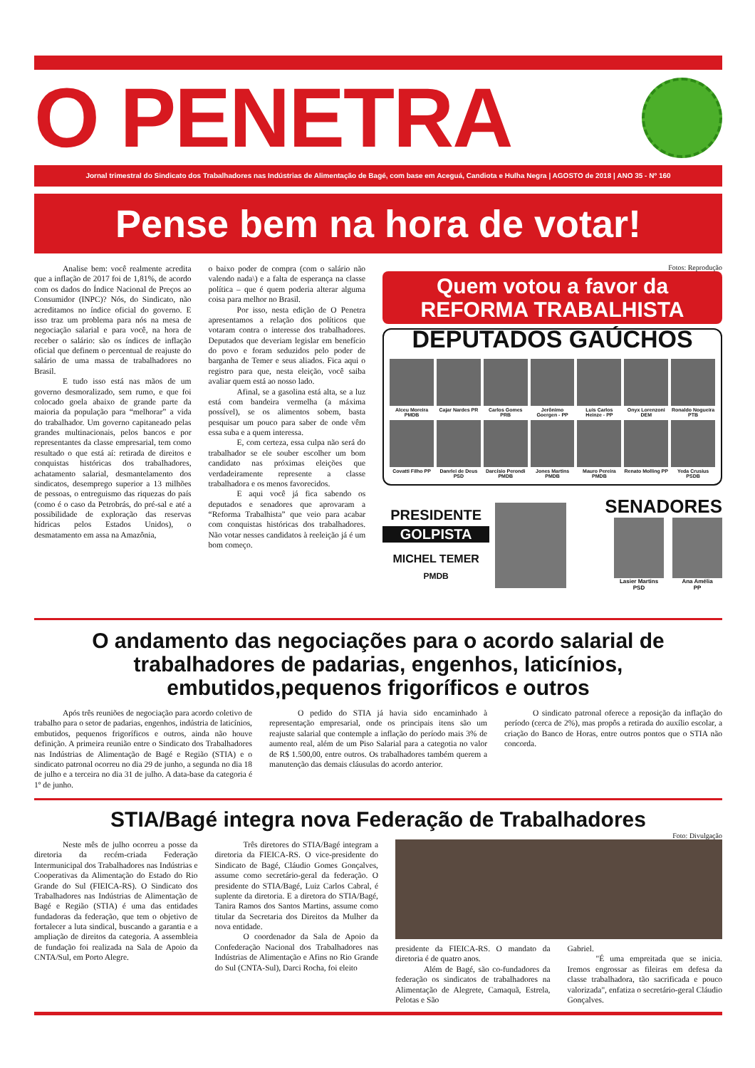O PENETRA
Jornal trimestral do Sindicato dos Trabalhadores nas Indústrias de Alimentação de Bagé, com base em Aceguá, Candiota e Hulha Negra | AGOSTO de 2018 | ANO 35 - Nº 160
Pense bem na hora de votar!
Analise bem: você realmente acredita que a inflação de 2017 foi de 1,81%, de acordo com os dados do Índice Nacional de Preços ao Consumidor (INPC)? Nós, do Sindicato, não acreditamos no índice oficial do governo. E isso traz um problema para nós na mesa de negociação salarial e para você, na hora de receber o salário: são os índices de inflação oficial que definem o percentual de reajuste do salário de uma massa de trabalhadores no Brasil.
E tudo isso está nas mãos de um governo desmoralizado, sem rumo, e que foi colocado goela abaixo de grande parte da maioria da população para “melhorar” a vida do trabalhador. Um governo capitaneado pelas grandes multinacionais, pelos bancos e por representantes da classe empresarial, tem como resultado o que está aí: retirada de direitos e conquistas históricas dos trabalhadores, achatamento salarial, desmantelamento dos sindicatos, desemprego superior a 13 milhões de pessoas, o entreguismo das riquezas do país (como é o caso da Petrobrás, do pré-sal e até a possibilidade de exploração das reservas hídricas pelos Estados Unidos), o desmatamento em assa na Amazônia,
o baixo poder de compra (com o salário não valendo nada\) e a falta de esperança na classe política – que é quem poderia alterar alguma coisa para melhor no Brasil.
Por isso, nesta edição de O Penetra apresentamos a relação dos políticos que votaram contra o interesse dos trabalhadores. Deputados que deveriam legislar em benefício do povo e foram seduzidos pelo poder de barganha de Temer e seus aliados. Fica aqui o registro para que, nesta eleição, você saiba avaliar quem está ao nosso lado.
Afinal, se a gasolina está alta, se a luz está com bandeira vermelha (a máxima possível), se os alimentos sobem, basta pesquisar um pouco para saber de onde vêm essa suba e a quem interessa.
E, com certeza, essa culpa não será do trabalhador se ele souber escolher um bom candidato nas próximas eleições que verdadeiramente represente a classe trabalhadora e os menos favorecidos.
E aqui você já fica sabendo os deputados e senadores que aprovaram a “Reforma Trabalhista” que veio para acabar com conquistas históricas dos trabalhadores. Não votar nesses candidatos à reeleição já é um bom começo.
Fotos: Reprodução
Quem votou a favor da
REFORMA TRABALHISTA
DEPUTADOS GAÚCHOS
Alceu Moreira PMDB
Cajar Nardes PR
Carlos Gomes PRB
Jerônimo Goergen - PP
Luis Carlos Heinze - PP
Onyx Lorenzoni DEM
Ronaldo Nogueira PTB
Covatti Filho PP
Danrlei de Deus PSD
Darcísio Perondi PMDB
Jones Martins PMDB
Mauro Pereira PMDB
Renato Molling PP
Yeda Crusius PSDB
PRESIDENTE
GOLPISTA
MICHEL TEMER
PMDB
SENADORES
Lasier Martins
PSD
Ana Amélia
PP
O andamento das negociações para o acordo salarial de trabalhadores de padarias, engenhos, laticínios, embutidos,pequenos frigoríficos e outros
Após três reuniões de negociação para acordo coletivo de trabalho para o setor de padarias, engenhos, indústria de laticínios, embutidos, pequenos frigoríficos e outros, ainda não houve definição. A primeira reunião entre o Sindicato dos Trabalhadores nas Indústrias de Alimentação de Bagé e Região (STIA) e o sindicato patronal ocorreu no dia 29 de junho, a segunda no dia 18 de julho e a terceira no dia 31 de julho. A data-base da categoria é 1º de junho.
O pedido do STIA já havia sido encaminhado à representação empresarial, onde os principais itens são um reajuste salarial que contemple a inflação do período mais 3% de aumento real, além de um Piso Salarial para a categotia no valor de R$ 1.500,00, entre outros. Os trabalhadores também querem a manutenção das demais cláusulas do acordo anterior.
O sindicato patronal oferece a reposição da inflação do período (cerca de 2%), mas propôs a retirada do auxílio escolar, a criação do Banco de Horas, entre outros pontos que o STIA não concorda.
STIA/Bagé integra nova Federação de Trabalhadores
Foto: Divulgação
Neste mês de julho ocorreu a posse da diretoria da recém-criada Federação Intermunicipal dos Trabalhadores nas Indústrias e Cooperativas da Alimentação do Estado do Rio Grande do Sul (FIEICA-RS). O Sindicato dos Trabalhadores nas Indústrias de Alimentação de Bagé e Região (STIA) é uma das entidades fundadoras da federação, que tem o objetivo de fortalecer a luta sindical, buscando a garantia e a ampliação de direitos da categoria. A assembleia de fundação foi realizada na Sala de Apoio da CNTA/Sul, em Porto Alegre.
Três diretores do STIA/Bagé integram a diretoria da FIEICA-RS. O vice-presidente do Sindicato de Bagé, Cláudio Gomes Gonçalves, assume como secretário-geral da federação. O presidente do STIA/Bagé, Luiz Carlos Cabral, é suplente da diretoria. E a diretora do STIA/Bagé, Tanira Ramos dos Santos Martins, assume como titular da Secretaria dos Direitos da Mulher da nova entidade.
O coordenador da Sala de Apoio da Confederação Nacional dos Trabalhadores nas Indústrias de Alimentação e Afins no Rio Grande do Sul (CNTA-Sul), Darci Rocha, foi eleito
presidente da FIEICA-RS. O mandato da diretoria é de quatro anos.
Além de Bagé, são co-fundadores da federação os sindicatos de trabalhadores na Alimentação de Alegrete, Camaquã, Estrela, Pelotas e São
Gabriel.
"É uma empreitada que se inicia. Iremos engrossar as fileiras em defesa da classe trabalhadora, tão sacrificada e pouco valorizada", enfatiza o secretário-geral Cláudio Gonçalves.